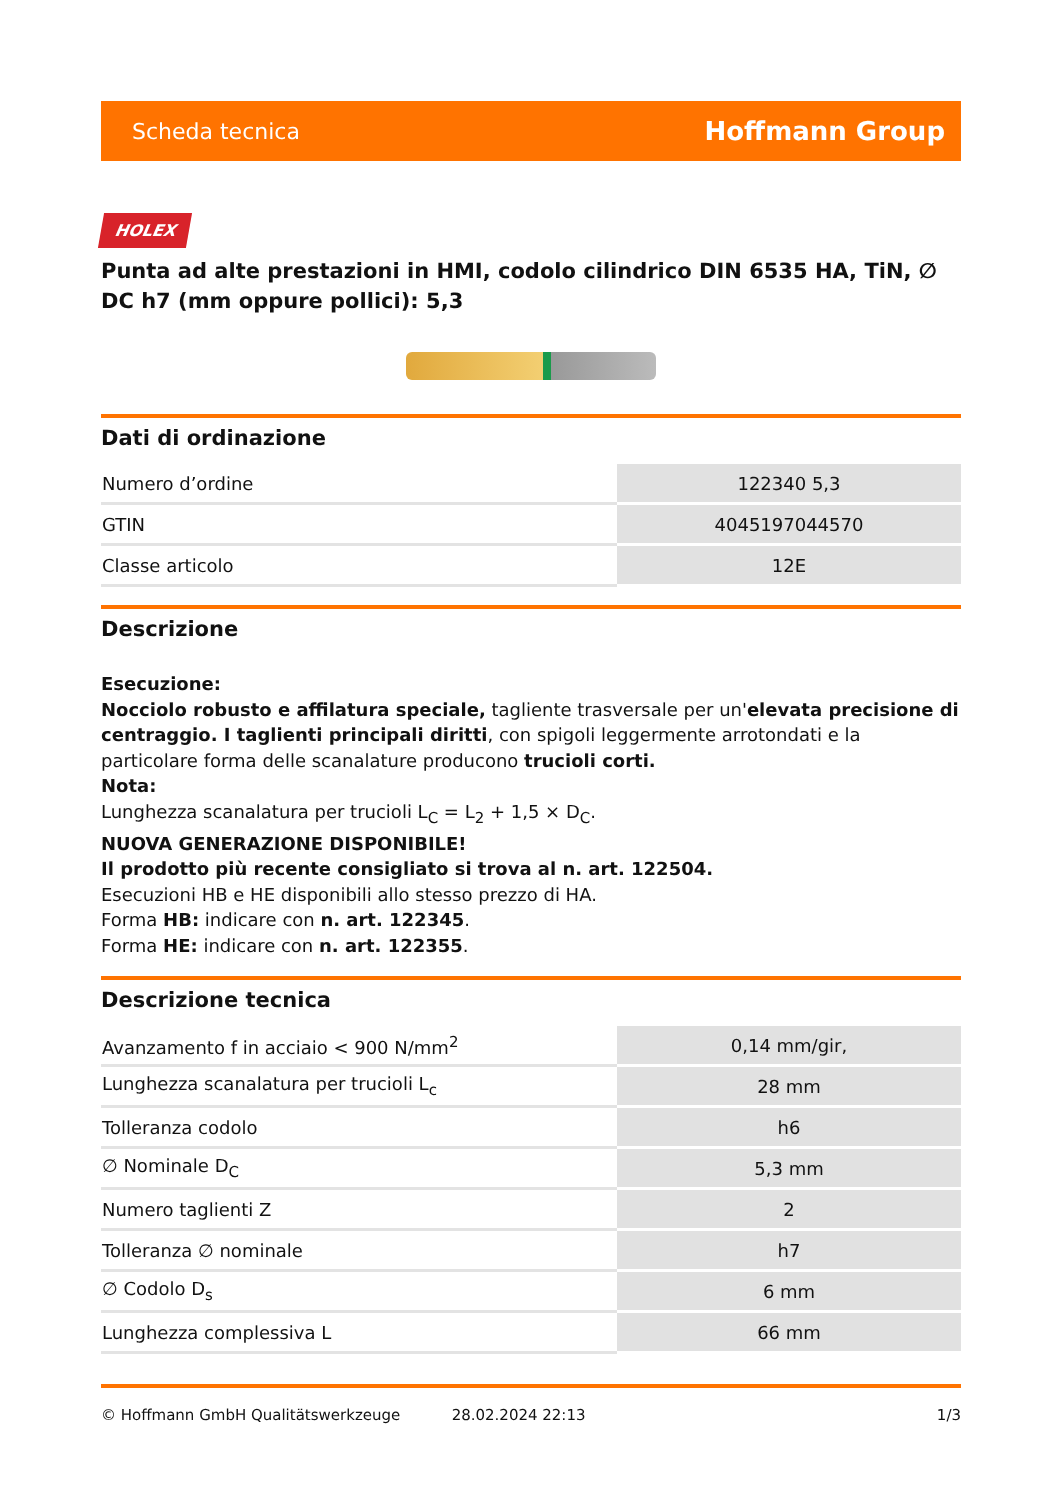Scheda tecnica Hoffmann Group
HOLEX
Punta ad alte prestazioni in HMI, codolo cilindrico DIN 6535 HA, TiN, ∅ DC h7 (mm oppure pollici): 5,3
Dati di ordinazione
| Numero d’ordine | 122340 5,3 |
| GTIN | 4045197044570 |
| Classe articolo | 12E |
Descrizione
Esecuzione:
Nocciolo robusto e affilatura speciale, tagliente trasversale per un'elevata precisione di centraggio. I taglienti principali diritti, con spigoli leggermente arrotondati e la particolare forma delle scanalature producono trucioli corti.
Nota:
Lunghezza scanalatura per trucioli L<sub>C</sub> = L<sub>2</sub> + 1,5 × D<sub>C</sub>.
NUOVA GENERAZIONE DISPONIBILE!
Il prodotto più recente consigliato si trova al n. art. 122504.
Esecuzioni HB e HE disponibili allo stesso prezzo di HA.
Forma HB: indicare con n. art. 122345.
Forma HE: indicare con n. art. 122355.
Descrizione tecnica
| Avanzamento f in acciaio < 900 N/mm<sup>2</sup> | 0,14 mm/gir, |
| Lunghezza scanalatura per trucioli L<sub>c</sub> | 28 mm |
| Tolleranza codolo | h6 |
| ∅ Nominale D<sub>C</sub> | 5,3 mm |
| Numero taglienti Z | 2 |
| Tolleranza ∅ nominale | h7 |
| ∅ Codolo D<sub>s</sub> | 6 mm |
| Lunghezza complessiva L | 66 mm |
© Hoffmann GmbH Qualitätswerkzeuge 28.02.2024 22:13 1/3